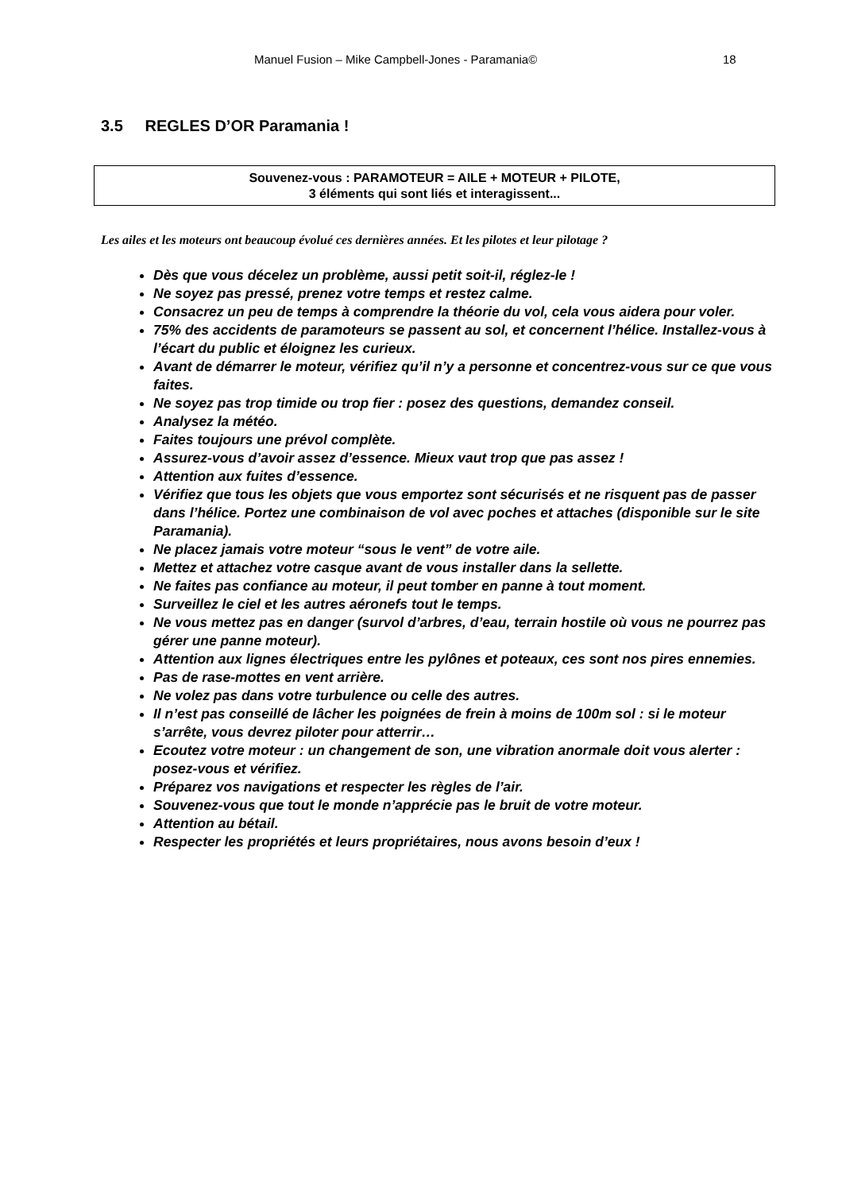Manuel Fusion – Mike Campbell-Jones - Paramania© 18
3.5 REGLES D’OR Paramania !
Souvenez-vous : PARAMOTEUR = AILE + MOTEUR + PILOTE,
3 éléments qui sont liés et interagissent...
Les ailes et les moteurs ont beaucoup évolué ces dernières années. Et les pilotes et leur pilotage ?
Dès que vous décelez un problème, aussi petit soit-il, réglez-le !
Ne soyez pas pressé, prenez votre temps et restez calme.
Consacrez un peu de temps à comprendre la théorie du vol, cela vous aidera pour voler.
75% des accidents de paramoteurs se passent au sol, et concernent l’hélice. Installez-vous à l’écart du public et éloignez les curieux.
Avant de démarrer le moteur, vérifiez qu’il n’y a personne et concentrez-vous sur ce que vous faites.
Ne soyez pas trop timide ou trop fier : posez des questions, demandez conseil.
Analysez la météo.
Faites toujours une prévol complète.
Assurez-vous d’avoir assez d’essence. Mieux vaut trop que pas assez !
Attention aux fuites d’essence.
Vérifiez que tous les objets que vous emportez sont sécurisés et ne risquent pas de passer dans l’hélice. Portez une combinaison de vol avec poches et attaches (disponible sur le site Paramania).
Ne placez jamais votre moteur “sous le vent” de votre aile.
Mettez et attachez votre casque avant de vous installer dans la sellette.
Ne faites pas confiance au moteur, il peut tomber en panne à tout moment.
Surveillez le ciel et les autres aéronefs tout le temps.
Ne vous mettez pas en danger (survol d’arbres, d’eau, terrain hostile où vous ne pourrez pas gérer une panne moteur).
Attention aux lignes électriques entre les pylônes et poteaux, ces sont nos pires ennemies.
Pas de rase-mottes en vent arrière.
Ne volez pas dans votre turbulence ou celle des autres.
Il n’est pas conseillé de lâcher les poignées de frein à moins de 100m sol : si le moteur s’arrête, vous devrez piloter pour atterrir…
Ecoutez votre moteur : un changement de son, une vibration anormale doit vous alerter : posez-vous et vérifiez.
Préparez vos navigations et respecter les règles de l’air.
Souvenez-vous que tout le monde n’apprécie pas le bruit de votre moteur.
Attention au bétail.
Respecter les propriétés et leurs propriétaires, nous avons besoin d’eux !